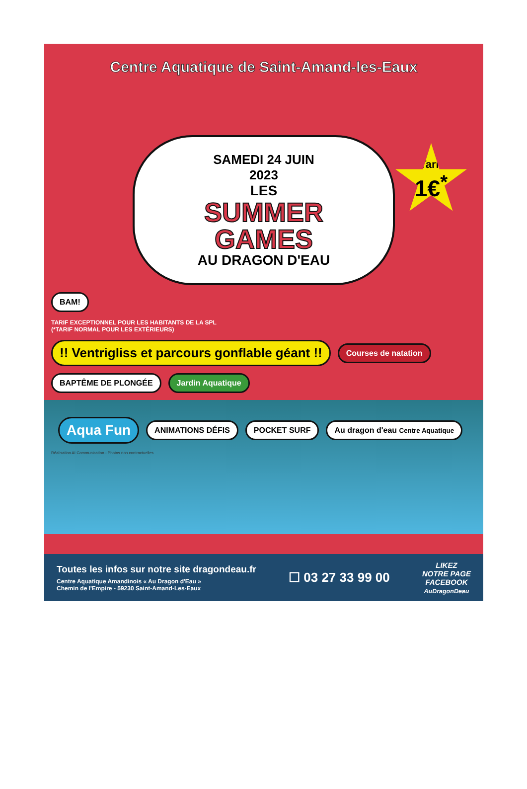Centre Aquatique de Saint-Amand-les-Eaux
Tarif
1€<sup>*</sup>
SAMEDI 24 JUIN
2023
LES
SUMMER
GAMES
AU DRAGON D'EAU
BAM!
TARIF EXCEPTIONNEL POUR LES HABITANTS DE LA SPL
(*TARIF NORMAL POUR LES EXTÉRIEURS)
!! Ventrigliss et parcours gonflable géant !! Courses de natation BAPTÊME DE PLONGÉE Jardin Aquatique
Aqua Fun ANIMATIONS DÉFIS POCKET SURF Au dragon d'eau Centre Aquatique
Réalisation AI Communication - Photos non contractuelles
Toutes les infos sur notre site dragondeau.fr
Centre Aquatique Amandinois « Au Dragon d'Eau »
Chemin de l'Empire - 59230 Saint-Amand-Les-Eaux
☐ 03 27 33 99 00
LIKEZ
NOTRE PAGE
FACEBOOK
AuDragonDeau